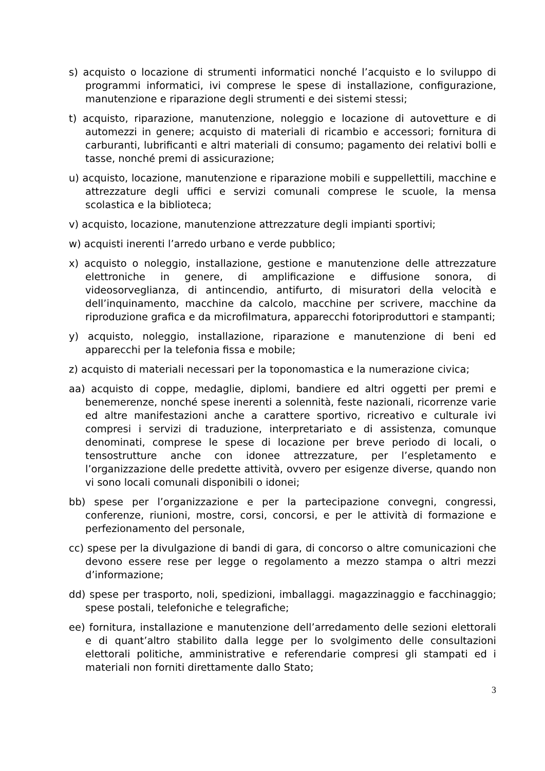s) acquisto o locazione di strumenti informatici nonché l’acquisto e lo sviluppo di programmi informatici, ivi comprese le spese di installazione, configurazione, manutenzione e riparazione degli strumenti e dei sistemi stessi;
t) acquisto, riparazione, manutenzione, noleggio e locazione di autovetture e di automezzi in genere; acquisto di materiali di ricambio e accessori; fornitura di carburanti, lubrificanti e altri materiali di consumo; pagamento dei relativi bolli e tasse, nonché premi di assicurazione;
u) acquisto, locazione, manutenzione e riparazione mobili e suppellettili, macchine e attrezzature degli uffici e servizi comunali comprese le scuole, la mensa scolastica e la biblioteca;
v) acquisto, locazione, manutenzione attrezzature degli impianti sportivi;
w) acquisti inerenti l’arredo urbano e verde pubblico;
x) acquisto o noleggio, installazione, gestione e manutenzione delle attrezzature elettroniche in genere, di amplificazione e diffusione sonora, di videosorveglianza, di antincendio, antifurto, di misuratori della velocità e dell’inquinamento, macchine da calcolo, macchine per scrivere, macchine da riproduzione grafica e da microfilmatura, apparecchi fotoriproduttori e stampanti;
y) acquisto, noleggio, installazione, riparazione e manutenzione di beni ed apparecchi per la telefonia fissa e mobile;
z) acquisto di materiali necessari per la toponomastica e la numerazione civica;
aa) acquisto di coppe, medaglie, diplomi, bandiere ed altri oggetti per premi e benemerenze, nonché spese inerenti a solennità, feste nazionali, ricorrenze varie ed altre manifestazioni anche a carattere sportivo, ricreativo e culturale ivi compresi i servizi di traduzione, interpretariato e di assistenza, comunque denominati, comprese le spese di locazione per breve periodo di locali, o tensostrutture anche con idonee attrezzature, per l’espletamento e l’organizzazione delle predette attività, ovvero per esigenze diverse, quando non vi sono locali comunali disponibili o idonei;
bb) spese per l’organizzazione e per la partecipazione convegni, congressi, conferenze, riunioni, mostre, corsi, concorsi, e per le attività di formazione e perfezionamento del personale,
cc) spese per la divulgazione di bandi di gara, di concorso o altre comunicazioni che devono essere rese per legge o regolamento a mezzo stampa o altri mezzi d’informazione;
dd) spese per trasporto, noli, spedizioni, imballaggi. magazzinaggio e facchinaggio; spese postali, telefoniche e telegrafiche;
ee) fornitura, installazione e manutenzione dell’arredamento delle sezioni elettorali e di quant’altro stabilito dalla legge per lo svolgimento delle consultazioni elettorali politiche, amministrative e referendarie compresi gli stampati ed i materiali non forniti direttamente dallo Stato;
3